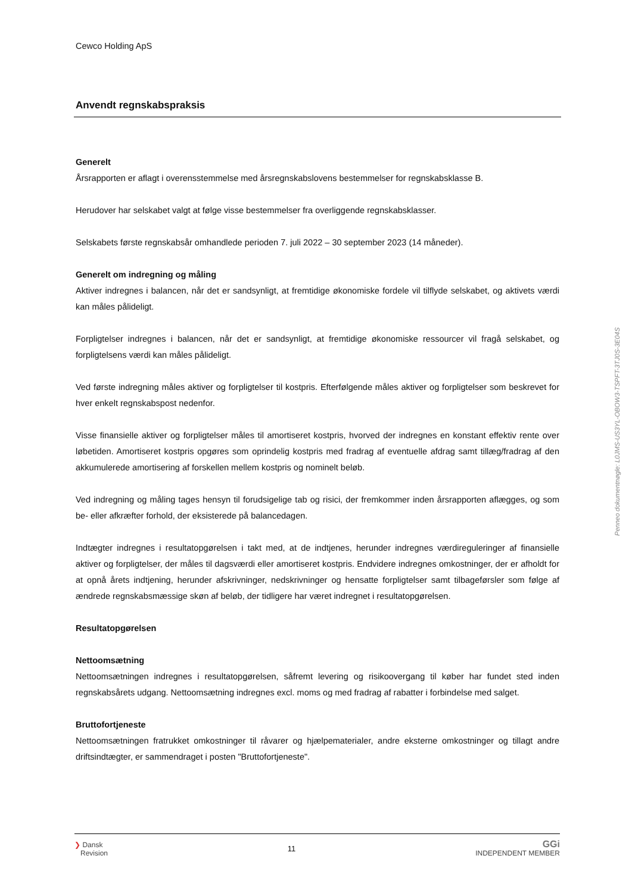Cewco Holding ApS
Anvendt regnskabspraksis
Generelt
Årsrapporten er aflagt i overensstemmelse med årsregnskabslovens bestemmelser for regnskabsklasse B.
Herudover har selskabet valgt at følge visse bestemmelser fra overliggende regnskabsklasser.
Selskabets første regnskabsår omhandlede perioden 7. juli 2022 – 30 september 2023 (14 måneder).
Generelt om indregning og måling
Aktiver indregnes i balancen, når det er sandsynligt, at fremtidige økonomiske fordele vil tilflyde selskabet, og aktivets værdi kan måles pålideligt.
Forpligtelser indregnes i balancen, når det er sandsynligt, at fremtidige økonomiske ressourcer vil fragå selskabet, og forpligtelsens værdi kan måles pålideligt.
Ved første indregning måles aktiver og forpligtelser til kostpris. Efterfølgende måles aktiver og forpligtelser som beskrevet for hver enkelt regnskabspost nedenfor.
Visse finansielle aktiver og forpligtelser måles til amortiseret kostpris, hvorved der indregnes en konstant effektiv rente over løbetiden. Amortiseret kostpris opgøres som oprindelig kostpris med fradrag af eventuelle afdrag samt tillæg/fradrag af den akkumulerede amortisering af forskellen mellem kostpris og nominelt beløb.
Ved indregning og måling tages hensyn til forudsigelige tab og risici, der fremkommer inden årsrapporten aflægges, og som be- eller afkræfter forhold, der eksisterede på balancedagen.
Indtægter indregnes i resultatopgørelsen i takt med, at de indtjenes, herunder indregnes værdireguleringer af finansielle aktiver og forpligtelser, der måles til dagsværdi eller amortiseret kostpris. Endvidere indregnes omkostninger, der er afholdt for at opnå årets indtjening, herunder afskrivninger, nedskrivninger og hensatte forpligtelser samt tilbageførsler som følge af ændrede regnskabsmæssige skøn af beløb, der tidligere har været indregnet i resultatopgørelsen.
Resultatopgørelsen
Nettoomsætning
Nettoomsætningen indregnes i resultatopgørelsen, såfremt levering og risikoovergang til køber har fundet sted inden regnskabsårets udgang. Nettoomsætning indregnes excl. moms og med fradrag af rabatter i forbindelse med salget.
Bruttofortjeneste
Nettoomsætningen fratrukket omkostninger til råvarer og hjælpematerialer, andre eksterne omkostninger og tillagt andre driftsindtægter, er sammendraget i posten "Bruttofortjeneste".
Penneo dokumentnøgle: L0JMS-US3YL-OBOW3-TSPFT-3TJ0S-3E04S
❯ Dansk
Revision
11
GGi
INDEPENDENT MEMBER